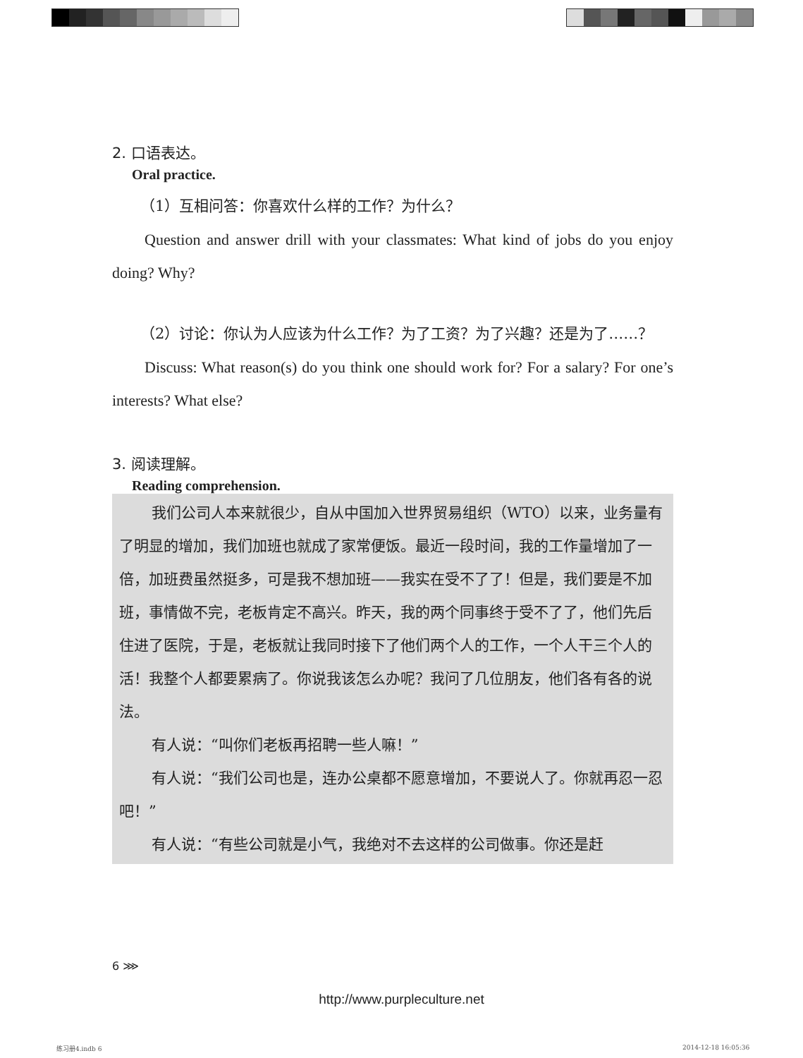2. 口语表达。
Oral practice.
（1）互相问答：你喜欢什么样的工作？为什么？
Question and answer drill with your classmates: What kind of jobs do you enjoy doing? Why?
（2）讨论：你认为人应该为什么工作？为了工资？为了兴趣？还是为了……？
Discuss: What reason(s) do you think one should work for? For a salary? For one’s interests? What else?
3. 阅读理解。
Reading comprehension.
我们公司人本来就很少，自从中国加入世界贸易组织（WTO）以来，业务量有了明显的增加，我们加班也就成了家常便饭。最近一段时间，我的工作量增加了一倍，加班费虽然挺多，可是我不想加班——我实在受不了了！但是，我们要是不加班，事情做不完，老板肯定不高兴。昨天，我的两个同事终于受不了了，他们先后住进了医院，于是，老板就让我同时接下了他们两个人的工作，一个人干三个人的活！我整个人都要累病了。你说我该怎么办呢？我问了几位朋友，他们各有各的说法。
有人说：“叫你们老板再招聘一些人嘛！”
有人说：“我们公司也是，连办公桌都不愿意增加，不要说人了。你就再忍一忍吧！”
有人说：“有些公司就是小气，我绝对不去这样的公司做事。你还是赶
6 ⋙
http://www.purpleculture.net
练习册4.indb 6 2014-12-18 16:05:36